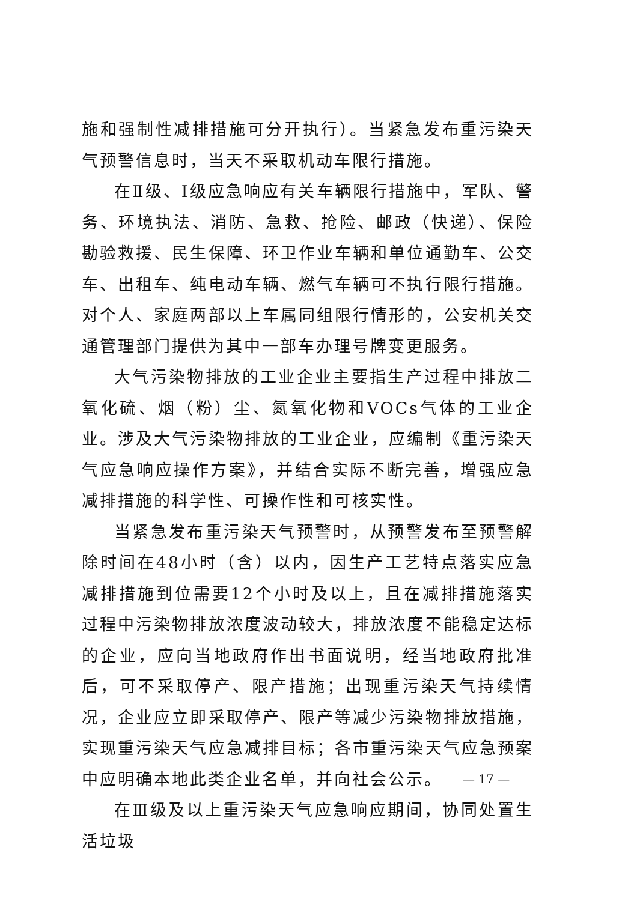施和强制性减排措施可分开执行）。当紧急发布重污染天气预警信息时，当天不采取机动车限行措施。
在Ⅱ级、Ⅰ级应急响应有关车辆限行措施中，军队、警务、环境执法、消防、急救、抢险、邮政（快递）、保险勘验救援、民生保障、环卫作业车辆和单位通勤车、公交车、出租车、纯电动车辆、燃气车辆可不执行限行措施。对个人、家庭两部以上车属同组限行情形的，公安机关交通管理部门提供为其中一部车办理号牌变更服务。
大气污染物排放的工业企业主要指生产过程中排放二氧化硫、烟（粉）尘、氮氧化物和VOCs气体的工业企业。涉及大气污染物排放的工业企业，应编制《重污染天气应急响应操作方案》，并结合实际不断完善，增强应急减排措施的科学性、可操作性和可核实性。
当紧急发布重污染天气预警时，从预警发布至预警解除时间在48小时（含）以内，因生产工艺特点落实应急减排措施到位需要12个小时及以上，且在减排措施落实过程中污染物排放浓度波动较大，排放浓度不能稳定达标的企业，应向当地政府作出书面说明，经当地政府批准后，可不采取停产、限产措施；出现重污染天气持续情况，企业应立即采取停产、限产等减少污染物排放措施，实现重污染天气应急减排目标；各市重污染天气应急预案中应明确本地此类企业名单，并向社会公示。
在Ⅲ级及以上重污染天气应急响应期间，协同处置生活垃圾
— 17 —